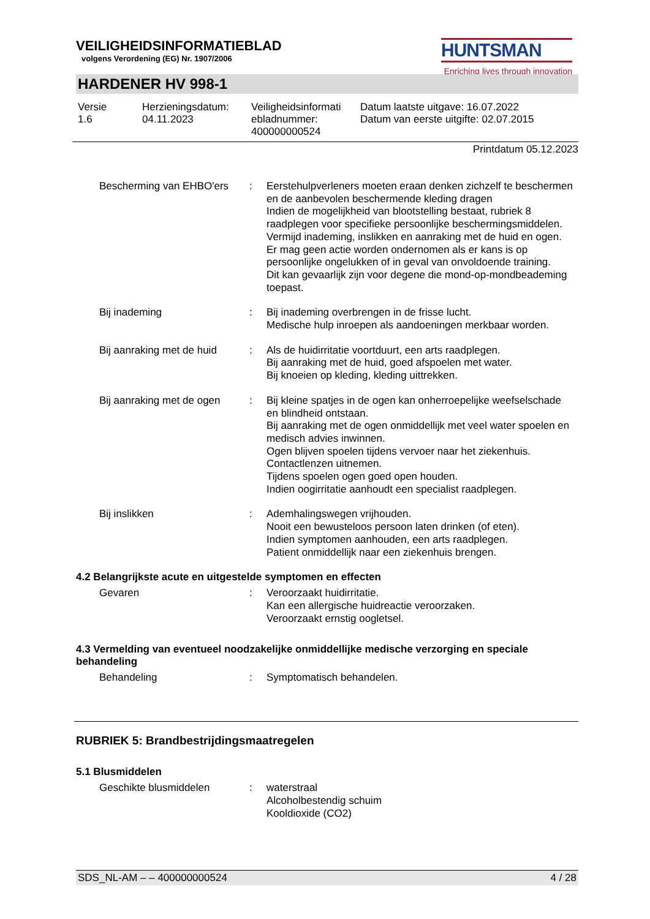HUNTSMAN
Enriching lives through innovation
VEILIGHEIDSINFORMATIEBLAD
volgens Verordening (EG) Nr. 1907/2006
HARDENER HV 998-1
Versie
1.6
Herzieningsdatum:
04.11.2023
Veiligheidsinformati
ebladnummer:
400000000524
Datum laatste uitgave: 16.07.2022
Datum van eerste uitgifte: 02.07.2015
Printdatum 05.12.2023
Bescherming van EHBO'ers : Eerstehulpverleners moeten eraan denken zichzelf te beschermen en de aanbevolen beschermende kleding dragen
Indien de mogelijkheid van blootstelling bestaat, rubriek 8 raadplegen voor specifieke persoonlijke beschermingsmiddelen.
Vermijd inademing, inslikken en aanraking met de huid en ogen.
Er mag geen actie worden ondernomen als er kans is op persoonlijke ongelukken of in geval van onvoldoende training.
Dit kan gevaarlijk zijn voor degene die mond-op-mondbeademing toepast.
Bij inademing : Bij inademing overbrengen in de frisse lucht.
Medische hulp inroepen als aandoeningen merkbaar worden.
Bij aanraking met de huid
: Als de huidirritatie voortduurt, een arts raadplegen.
Bij aanraking met de huid, goed afspoelen met water.
Bij knoeien op kleding, kleding uittrekken.
Bij aanraking met de ogen
: Bij kleine spatjes in de ogen kan onherroepelijke weefselschade en blindheid ontstaan.
Bij aanraking met de ogen onmiddellijk met veel water spoelen en medisch advies inwinnen.
Ogen blijven spoelen tijdens vervoer naar het ziekenhuis.
Contactlenzen uitnemen.
Tijdens spoelen ogen goed open houden.
Indien oogirritatie aanhoudt een specialist raadplegen.
Bij inslikken : Ademhalingswegen vrijhouden.
Nooit een bewusteloos persoon laten drinken (of eten).
Indien symptomen aanhouden, een arts raadplegen.
Patient onmiddellijk naar een ziekenhuis brengen.
4.2 Belangrijkste acute en uitgestelde symptomen en effecten
Gevaren : Veroorzaakt huidirritatie.
Kan een allergische huidreactie veroorzaken.
Veroorzaakt ernstig oogletsel.
4.3 Vermelding van eventueel noodzakelijke onmiddellijke medische verzorging en speciale behandeling
Behandeling : Symptomatisch behandelen.
RUBRIEK 5: Brandbestrijdingsmaatregelen
5.1 Blusmiddelen
Geschikte blusmiddelen : waterstraal
Alcoholbestendig schuim
Kooldioxide (CO2)
SDS_NL-AM – – 400000000524 4 / 28